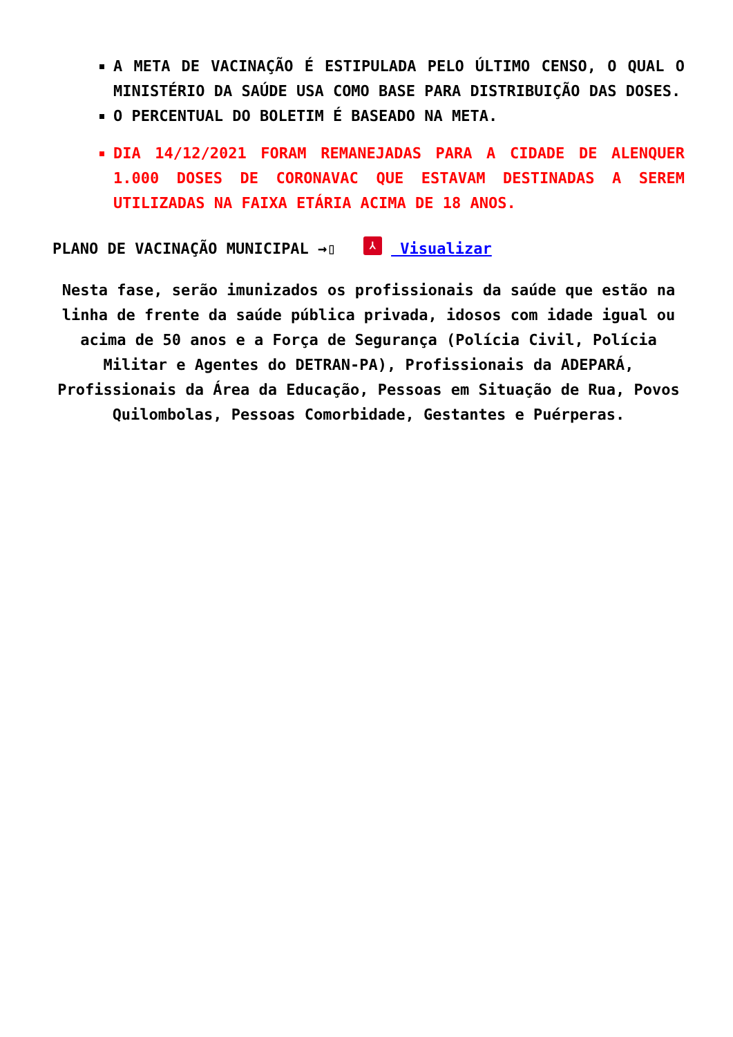A META DE VACINAÇÃO É ESTIPULADA PELO ÚLTIMO CENSO, O QUAL O MINISTÉRIO DA SAÚDE USA COMO BASE PARA DISTRIBUIÇÃO DAS DOSES.
O PERCENTUAL DO BOLETIM É BASEADO NA META.
DIA 14/12/2021 FORAM REMANEJADAS PARA A CIDADE DE ALENQUER 1.000 DOSES DE CORONAVAC QUE ESTAVAM DESTINADAS A SEREM UTILIZADAS NA FAIXA ETÁRIA ACIMA DE 18 ANOS.
PLANO DE VACINAÇÃO MUNICIPAL →▯ ⅄ Visualizar
Nesta fase, serão imunizados os profissionais da saúde que estão na linha de frente da saúde pública privada, idosos com idade igual ou acima de 50 anos e a Força de Segurança (Polícia Civil, Polícia Militar e Agentes do DETRAN-PA), Profissionais da ADEPARÁ, Profissionais da Área da Educação, Pessoas em Situação de Rua, Povos Quilombolas, Pessoas Comorbidade, Gestantes e Puérperas.